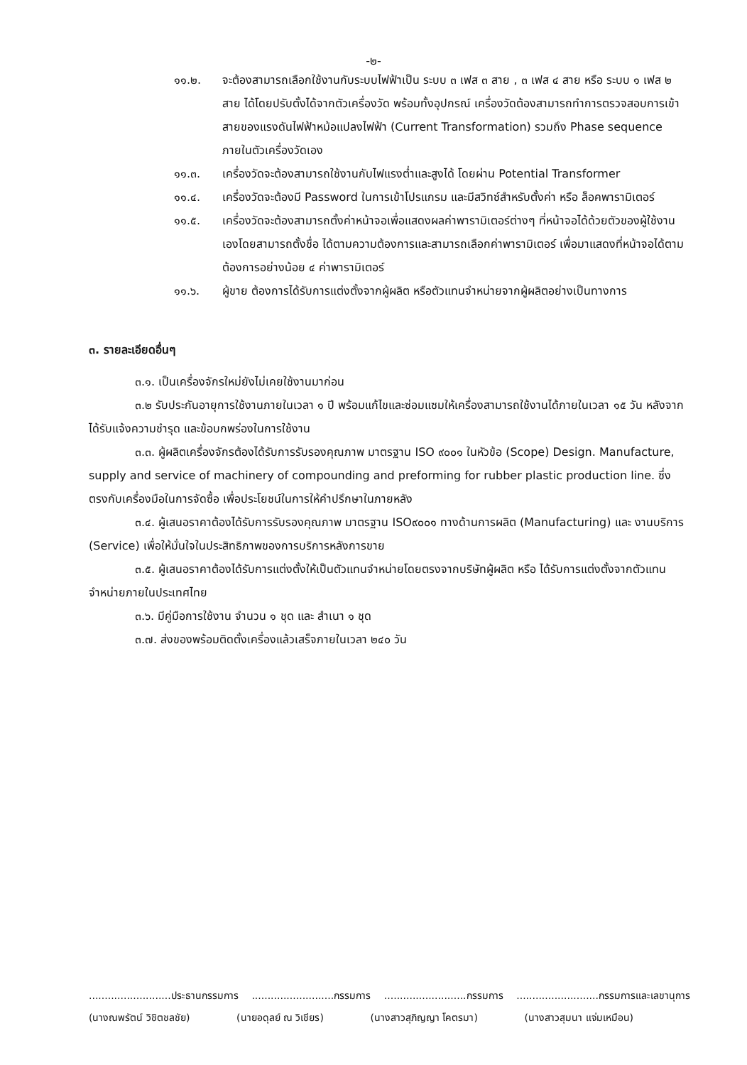-๒-
๑๑.๒. จะต้องสามารถเลือกใช้งานกับระบบไฟฟ้าเป็น ระบบ ๓ เฟส ๓ สาย , ๓ เฟส ๔ สาย หรือ ระบบ ๑ เฟส ๒ สาย ได้โดยปรับตั้งได้จากตัวเครื่องวัด พร้อมทั้งอุปกรณ์ เครื่องวัดต้องสามารถทำการตรวจสอบการเข้าสายของแรงดันไฟฟ้าหม้อแปลงไฟฟ้า (Current Transformation) รวมถึง Phase sequence ภายในตัวเครื่องวัดเอง
๑๑.๓. เครื่องวัดจะต้องสามารถใช้งานกับไฟแรงต่ำและสูงได้ โดยผ่าน Potential Transformer
๑๑.๔. เครื่องวัดจะต้องมี Password ในการเข้าโปรแกรม และมีสวิทซ์สำหรับตั้งค่า หรือ ล็อคพารามิเตอร์
๑๑.๕. เครื่องวัดจะต้องสามารถตั้งค่าหน้าจอเพื่อแสดงผลค่าพารามิเตอร์ต่างๆ ที่หน้าจอได้ด้วยตัวของผู้ใช้งานเองโดยสามารถตั้งชื่อ ได้ตามความต้องการและสามารถเลือกค่าพารามิเตอร์ เพื่อมาแสดงที่หน้าจอได้ตามต้องการอย่างน้อย ๔ ค่าพารามิเตอร์
๑๑.๖. ผู้ขาย ต้องการได้รับการแต่งตั้งจากผู้ผลิต หรือตัวแทนจำหน่ายจากผู้ผลิตอย่างเป็นทางการ
๓. รายละเอียดอื่นๆ
๓.๑. เป็นเครื่องจักรใหม่ยังไม่เคยใช้งานมาก่อน
๓.๒ รับประกันอายุการใช้งานภายในเวลา ๑ ปี พร้อมแก้ไขและซ่อมแซมให้เครื่องสามารถใช้งานได้ภายในเวลา ๑๕ วัน หลังจากได้รับแจ้งความชำรุด และข้อบกพร่องในการใช้งาน
๓.๓. ผู้ผลิตเครื่องจักรต้องได้รับการรับรองคุณภาพ มาตรฐาน ISO ๙๐๐๑ ในหัวข้อ (Scope) Design. Manufacture, supply and service of machinery of compounding and preforming for rubber plastic production line. ซึ่งตรงกับเครื่องมือในการจัดซื้อ เพื่อประโยชน์ในการให้คำปรึกษาในภายหลัง
๓.๔. ผู้เสนอราคาต้องได้รับการรับรองคุณภาพ มาตรฐาน ISO๙๐๐๑ ทางด้านการผลิต (Manufacturing) และ งานบริการ (Service) เพื่อให้มั่นใจในประสิทธิภาพของการบริการหลังการขาย
๓.๕. ผู้เสนอราคาต้องได้รับการแต่งตั้งให้เป็นตัวแทนจำหน่ายโดยตรงจากบริษัทผู้ผลิต หรือ ได้รับการแต่งตั้งจากตัวแทนจำหน่ายภายในประเทศไทย
๓.๖. มีคู่มือการใช้งาน จำนวน ๑ ชุด และ สำเนา ๑ ชุด
๓.๗. ส่งของพร้อมติดตั้งเครื่องแล้วเสร็จภายในเวลา ๒๔๐ วัน
..........................ประธานกรรมการ..........................กรรมการ..........................กรรมการ..........................กรรมการและเลขานุการ
(นางณพรัตน์ วิชิตชลชัย) (นายอดุลย์ ณ วิเชียร) (นางสาวสุภิญญา โคตรมา) (นางสาวสุมนา แจ่มเหมือน)